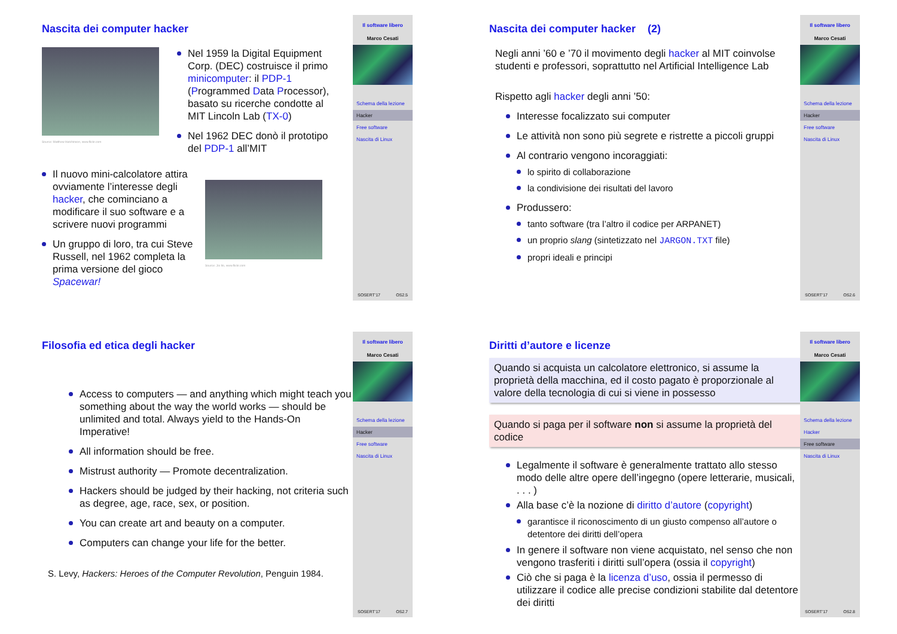Nascita dei computer hacker
Source: Matthew Hutchinson, www.flickr.com
Nel 1959 la Digital Equipment Corp. (DEC) costruisce il primo minicomputer: il PDP-1 (Programmed Data Processor), basato su ricerche condotte al MIT Lincoln Lab (TX-0)
Nel 1962 DEC donò il prototipo del PDP-1 all’MIT
Il nuovo mini-calcolatore attira ovviamente l’interesse degli hacker, che cominciano a modificare il suo software e a scrivere nuovi programmi
Un gruppo di loro, tra cui Steve Russell, nel 1962 completa la prima versione del gioco Spacewar!
Source: Joi Ito, www.flickr.com
Il software libero
Marco Cesati
Schema della lezione
Hacker
Free software
Nascita di Linux
SOSERT’17 OS2.5
Nascita dei computer hacker (2)
Negli anni ’60 e ’70 il movimento degli hacker al MIT coinvolse studenti e professori, soprattutto nel Artificial Intelligence Lab
Rispetto agli hacker degli anni ’50:
Interesse focalizzato sui computer
Le attività non sono più segrete e ristrette a piccoli gruppi
Al contrario vengono incoraggiati:
lo spirito di collaborazione
la condivisione dei risultati del lavoro
Produssero:
tanto software (tra l’altro il codice per ARPANET)
un proprio slang (sintetizzato nel JARGON.TXT file)
propri ideali e principi
Il software libero
Marco Cesati
Schema della lezione
Hacker
Free software
Nascita di Linux
SOSERT’17 OS2.6
Filosofia ed etica degli hacker
Access to computers — and anything which might teach you something about the way the world works — should be unlimited and total. Always yield to the Hands-On Imperative!
All information should be free.
Mistrust authority — Promote decentralization.
Hackers should be judged by their hacking, not criteria such as degree, age, race, sex, or position.
You can create art and beauty on a computer.
Computers can change your life for the better.
S. Levy, Hackers: Heroes of the Computer Revolution, Penguin 1984.
Il software libero
Marco Cesati
Schema della lezione
Hacker
Free software
Nascita di Linux
SOSERT’17 OS2.7
Diritti d’autore e licenze
Quando si acquista un calcolatore elettronico, si assume la proprietà della macchina, ed il costo pagato è proporzionale al valore della tecnologia di cui si viene in possesso
Quando si paga per il software non si assume la proprietà del codice
Legalmente il software è generalmente trattato allo stesso modo delle altre opere dell’ingegno (opere letterarie, musicali, . . . )
Alla base c’è la nozione di diritto d’autore (copyright)
garantisce il riconoscimento di un giusto compenso all’autore o detentore dei diritti dell’opera
In genere il software non viene acquistato, nel senso che non vengono trasferiti i diritti sull’opera (ossia il copyright)
Ciò che si paga è la licenza d’uso, ossia il permesso di utilizzare il codice alle precise condizioni stabilite dal detentore dei diritti
Il software libero
Marco Cesati
Schema della lezione
Hacker
Free software
Nascita di Linux
SOSERT’17 OS2.8